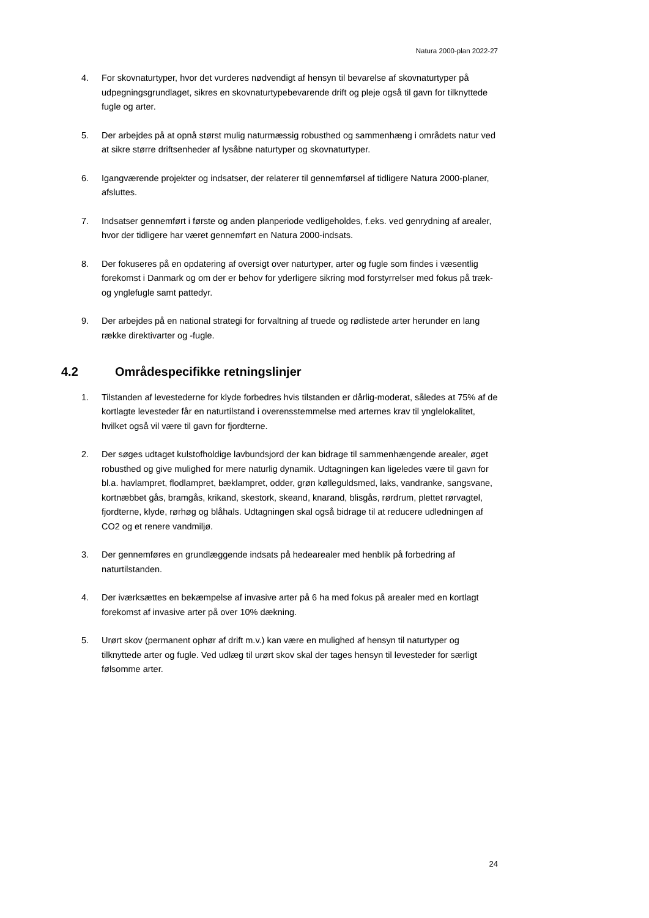Natura 2000-plan 2022-27
4. For skovnaturtyper, hvor det vurderes nødvendigt af hensyn til bevarelse af skovnaturtyper på udpegningsgrundlaget, sikres en skovnaturtypebevarende drift og pleje også til gavn for tilknyttede fugle og arter.
5. Der arbejdes på at opnå størst mulig naturmæssig robusthed og sammenhæng i områdets natur ved at sikre større driftsenheder af lysåbne naturtyper og skovnaturtyper.
6. Igangværende projekter og indsatser, der relaterer til gennemførsel af tidligere Natura 2000-planer, afsluttes.
7. Indsatser gennemført i første og anden planperiode vedligeholdes, f.eks. ved genrydning af arealer, hvor der tidligere har været gennemført en Natura 2000-indsats.
8. Der fokuseres på en opdatering af oversigt over naturtyper, arter og fugle som findes i væsentlig forekomst i Danmark og om der er behov for yderligere sikring mod forstyrrelser med fokus på træk- og ynglefugle samt pattedyr.
9. Der arbejdes på en national strategi for forvaltning af truede og rødlistede arter herunder en lang række direktivarter og -fugle.
4.2 Områdespecifikke retningslinjer
1. Tilstanden af levestederne for klyde forbedres hvis tilstanden er dårlig-moderat, således at 75% af de kortlagte levesteder får en naturtilstand i overensstemmelse med arternes krav til ynglelokalitet, hvilket også vil være til gavn for fjordterne.
2. Der søges udtaget kulstofholdige lavbundsjord der kan bidrage til sammenhængende arealer, øget robusthed og give mulighed for mere naturlig dynamik. Udtagningen kan ligeledes være til gavn for bl.a. havlampret, flodlampret, bæklampret, odder, grøn kølleguldsmed, laks, vandranke, sangsvane, kortnæbbet gås, bramgås, krikand, skestork, skeand, knarand, blisgås, rørdrum, plettet rørvagtel, fjordterne, klyde, rørhøg og blåhals. Udtagningen skal også bidrage til at reducere udledningen af CO2 og et renere vandmiljø.
3. Der gennemføres en grundlæggende indsats på hedearealer med henblik på forbedring af naturtilstanden.
4. Der iværksættes en bekæmpelse af invasive arter på 6 ha med fokus på arealer med en kortlagt forekomst af invasive arter på over 10% dækning.
5. Urørt skov (permanent ophør af drift m.v.) kan være en mulighed af hensyn til naturtyper og tilknyttede arter og fugle. Ved udlæg til urørt skov skal der tages hensyn til levesteder for særligt følsomme arter.
24